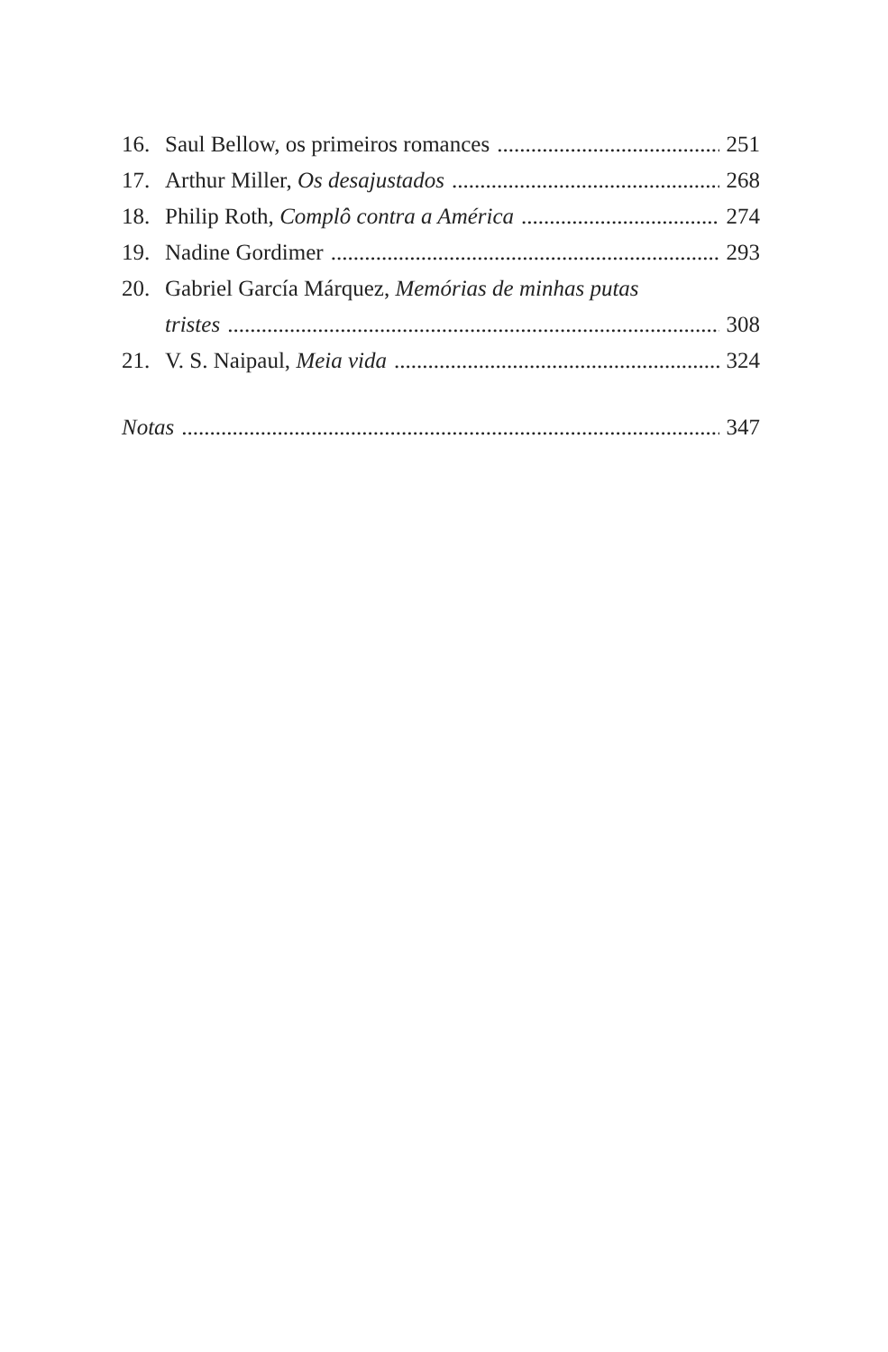16. Saul Bellow, os primeiros romances 251
17. Arthur Miller, Os desajustados 268
18. Philip Roth, Complô contra a América 274
19. Nadine Gordimer 293
20. Gabriel García Márquez, Memórias de minhas putas
tristes 308
21. V. S. Naipaul, Meia vida 324
Notas 347